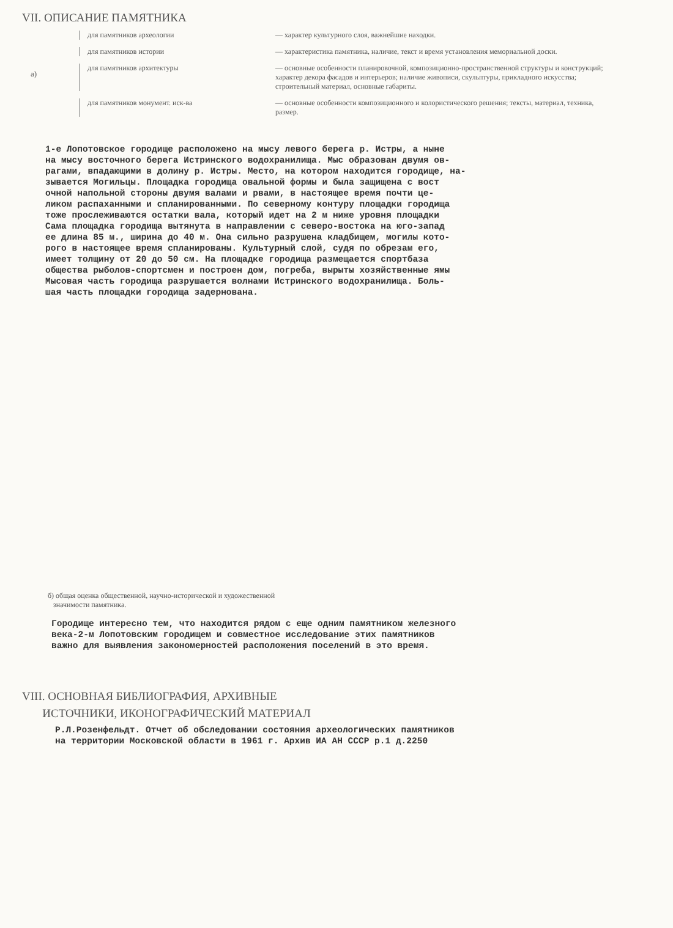VII. ОПИСАНИЕ ПАМЯТНИКА
а)
для памятников археологии
— характер культурного слоя, важнейшие находки.
для памятников истории
— характеристика памятника, наличие, текст и время установления мемориальной доски.
для памятников архитектуры
— основные особенности планировочной, композиционно-пространственной структуры и конструкций; характер декора фасадов и интерьеров; наличие живописи, скульптуры, прикладного искусства; строительный материал, основные габариты.
для памятников монумент. иск-ва
— основные особенности композиционного и колористического решения; тексты, материал, техника, размер.
1-е Лопотовское городище расположено на мысу левого берега р. Истры, а ныне на мысу восточного берега Истринского водохранилища. Мыс образован двумя ов- рагами, впадающими в долину р. Истры. Место, на котором находится городище, на- зывается Могильцы. Площадка городища овальной формы и была защищена с вост очной напольной стороны двумя валами и рвами, в настоящее время почти це- ликом распаханными и спланированными. По северному контуру площадки городища тоже прослеживаются остатки вала, который идет на 2 м ниже уровня площадки Сама площадка городища вытянута в направлении с северо-востока на юго-запад ее длина 85 м., ширина до 40 м. Она сильно разрушена кладбищем, могилы кото- рого в настоящее время спланированы. Культурный слой, судя по обрезам его, имеет толщину от 20 до 50 см. На площадке городища размещается спортбаза общества рыболов-спортсмен и построен дом, погреба, вырыты хозяйственные ямы Мысовая часть городища разрушается волнами Истринского водохранилища. Боль- шая часть площадки городища задернована.
б) общая оценка общественной, научно-исторической и художественной
значимости памятника.
Городище интересно тем, что находится рядом с еще одним памятником железного века-2-м Лопотовским городищем и совместное исследование этих памятников важно для выявления закономерностей расположения поселений в это время.
VIII. ОСНОВНАЯ БИБЛИОГРАФИЯ, АРХИВНЫЕ
ИСТОЧНИКИ, ИКОНОГРАФИЧЕСКИЙ МАТЕРИАЛ
Р.Л.Розенфельдт. Отчет об обследовании состояния археологических памятников на территории Московской области в 1961 г. Архив ИА АН СССР р.1 д.2250